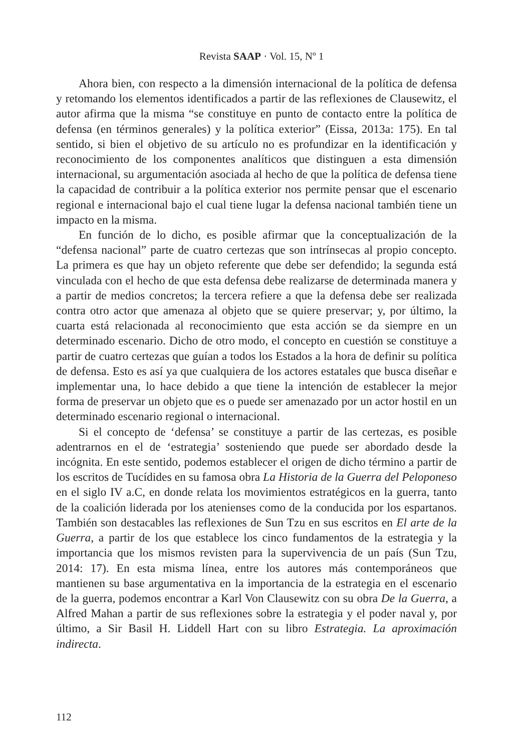Revista SAAP · Vol. 15, Nº 1
Ahora bien, con respecto a la dimensión internacional de la política de defensa y retomando los elementos identificados a partir de las reflexiones de Clausewitz, el autor afirma que la misma “se constituye en punto de contacto entre la política de defensa (en términos generales) y la política exterior” (Eissa, 2013a: 175). En tal sentido, si bien el objetivo de su artículo no es profundizar en la identificación y reconocimiento de los componentes analíticos que distinguen a esta dimensión internacional, su argumentación asociada al hecho de que la política de defensa tiene la capacidad de contribuir a la política exterior nos permite pensar que el escenario regional e internacional bajo el cual tiene lugar la defensa nacional también tiene un impacto en la misma.
En función de lo dicho, es posible afirmar que la conceptualización de la “defensa nacional” parte de cuatro certezas que son intrínsecas al propio concepto. La primera es que hay un objeto referente que debe ser defendido; la segunda está vinculada con el hecho de que esta defensa debe realizarse de determinada manera y a partir de medios concretos; la tercera refiere a que la defensa debe ser realizada contra otro actor que amenaza al objeto que se quiere preservar; y, por último, la cuarta está relacionada al reconocimiento que esta acción se da siempre en un determinado escenario. Dicho de otro modo, el concepto en cuestión se constituye a partir de cuatro certezas que guían a todos los Estados a la hora de definir su política de defensa. Esto es así ya que cualquiera de los actores estatales que busca diseñar e implementar una, lo hace debido a que tiene la intención de establecer la mejor forma de preservar un objeto que es o puede ser amenazado por un actor hostil en un determinado escenario regional o internacional.
Si el concepto de ‘defensa’ se constituye a partir de las certezas, es posible adentrarnos en el de ‘estrategia’ sosteniendo que puede ser abordado desde la incógnita. En este sentido, podemos establecer el origen de dicho término a partir de los escritos de Tucídides en su famosa obra La Historia de la Guerra del Peloponeso en el siglo IV a.C, en donde relata los movimientos estratégicos en la guerra, tanto de la coalición liderada por los atenienses como de la conducida por los espartanos. También son destacables las reflexiones de Sun Tzu en sus escritos en El arte de la Guerra, a partir de los que establece los cinco fundamentos de la estrategia y la importancia que los mismos revisten para la supervivencia de un país (Sun Tzu, 2014: 17). En esta misma línea, entre los autores más contemporáneos que mantienen su base argumentativa en la importancia de la estrategia en el escenario de la guerra, podemos encontrar a Karl Von Clausewitz con su obra De la Guerra, a Alfred Mahan a partir de sus reflexiones sobre la estrategia y el poder naval y, por último, a Sir Basil H. Liddell Hart con su libro Estrategia. La aproximación indirecta.
112